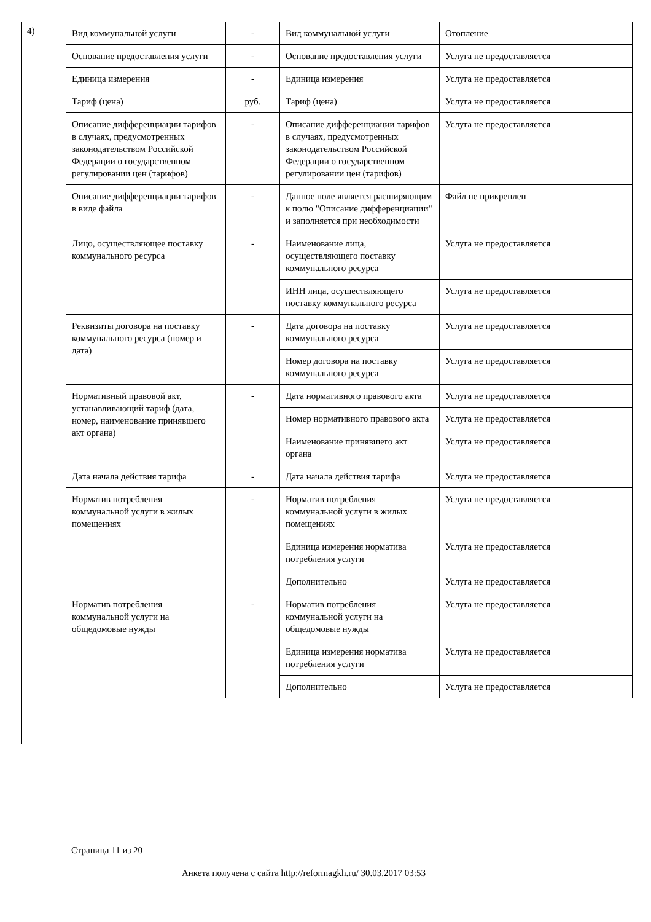4)
| Вид коммунальной услуги | - | Вид коммунальной услуги | Отопление |
| Основание предоставления услуги | - | Основание предоставления услуги | Услуга не предоставляется |
| Единица измерения | - | Единица измерения | Услуга не предоставляется |
| Тариф (цена) | руб. | Тариф (цена) | Услуга не предоставляется |
| Описание дифференциации тарифов в случаях, предусмотренных законодательством Российской Федерации о государственном регулировании цен (тарифов) | - | Описание дифференциации тарифов в случаях, предусмотренных законодательством Российской Федерации о государственном регулировании цен (тарифов) | Услуга не предоставляется |
| Описание дифференциации тарифов в виде файла | - | Данное поле является расширяющим к полю "Описание дифференциации" и заполняется при необходимости | Файл не прикреплен |
| Лицо, осуществляющее поставку коммунального ресурса | - | Наименование лица, осуществляющего поставку коммунального ресурса | Услуга не предоставляется |
| | | ИНН лица, осуществляющего поставку коммунального ресурса | Услуга не предоставляется |
| Реквизиты договора на поставку коммунального ресурса (номер и дата) | - | Дата договора на поставку коммунального ресурса | Услуга не предоставляется |
| | | Номер договора на поставку коммунального ресурса | Услуга не предоставляется |
| Нормативный правовой акт, устанавливающий тариф (дата, номер, наименование принявшего акт органа) | - | Дата нормативного правового акта | Услуга не предоставляется |
| | | Номер нормативного правового акта | Услуга не предоставляется |
| | | Наименование принявшего акт органа | Услуга не предоставляется |
| Дата начала действия тарифа | - | Дата начала действия тарифа | Услуга не предоставляется |
| Норматив потребления коммунальной услуги в жилых помещениях | - | Норматив потребления коммунальной услуги в жилых помещениях | Услуга не предоставляется |
| | | Единица измерения норматива потребления услуги | Услуга не предоставляется |
| | | Дополнительно | Услуга не предоставляется |
| Норматив потребления коммунальной услуги на общедомовые нужды | - | Норматив потребления коммунальной услуги на общедомовые нужды | Услуга не предоставляется |
| | | Единица измерения норматива потребления услуги | Услуга не предоставляется |
| | | Дополнительно | Услуга не предоставляется |
Страница 11 из 20
Анкета получена с сайта http://reformagkh.ru/ 30.03.2017 03:53